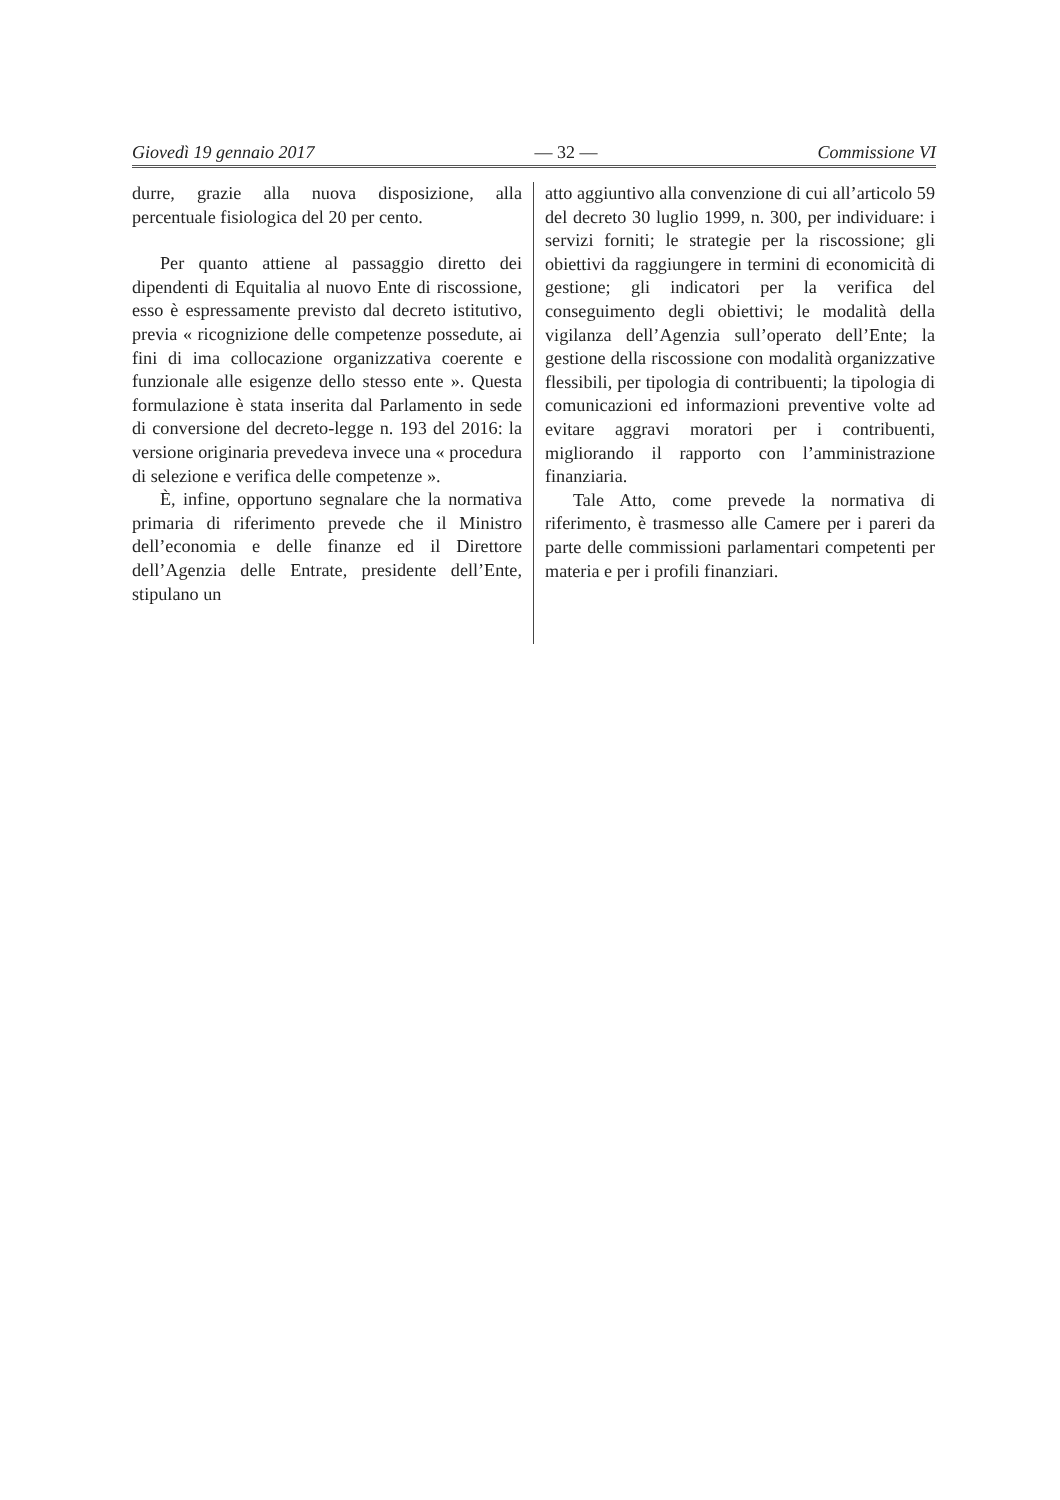Giovedì 19 gennaio 2017 — 32 — Commissione VI
durre, grazie alla nuova disposizione, alla percentuale fisiologica del 20 per cento.
Per quanto attiene al passaggio diretto dei dipendenti di Equitalia al nuovo Ente di riscossione, esso è espressamente previsto dal decreto istitutivo, previa « ricognizione delle competenze possedute, ai fini di ima collocazione organizzativa coerente e funzionale alle esigenze dello stesso ente ». Questa formulazione è stata inserita dal Parlamento in sede di conversione del decreto-legge n. 193 del 2016: la versione originaria prevedeva invece una « procedura di selezione e verifica delle competenze ».
È, infine, opportuno segnalare che la normativa primaria di riferimento prevede che il Ministro dell’economia e delle finanze ed il Direttore dell’Agenzia delle Entrate, presidente dell’Ente, stipulano un
atto aggiuntivo alla convenzione di cui all’articolo 59 del decreto 30 luglio 1999, n. 300, per individuare: i servizi forniti; le strategie per la riscossione; gli obiettivi da raggiungere in termini di economicità di gestione; gli indicatori per la verifica del conseguimento degli obiettivi; le modalità della vigilanza dell’Agenzia sull’operato dell’Ente; la gestione della riscossione con modalità organizzative flessibili, per tipologia di contribuenti; la tipologia di comunicazioni ed informazioni preventive volte ad evitare aggravi moratori per i contribuenti, migliorando il rapporto con l’amministrazione finanziaria.
Tale Atto, come prevede la normativa di riferimento, è trasmesso alle Camere per i pareri da parte delle commissioni parlamentari competenti per materia e per i profili finanziari.